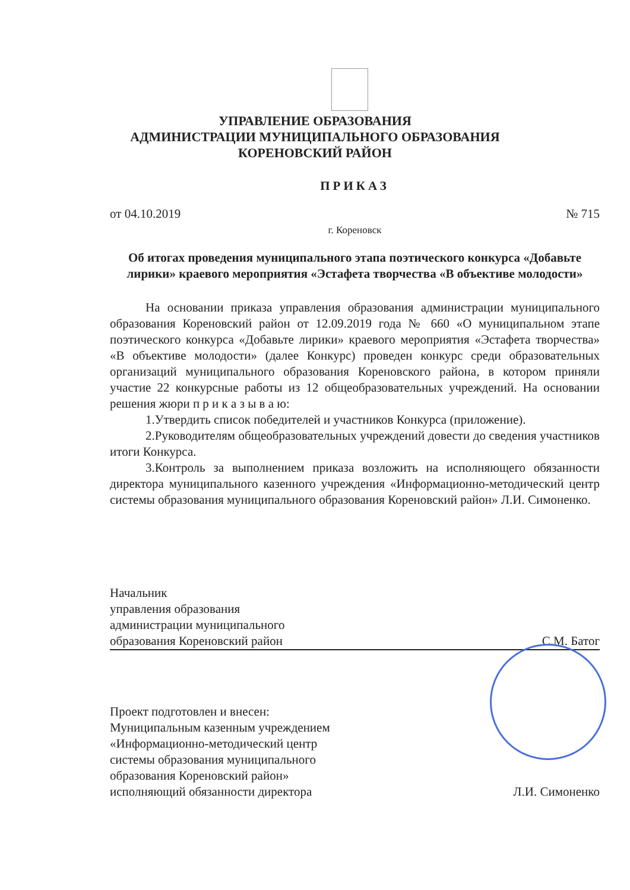УПРАВЛЕНИЕ ОБРАЗОВАНИЯ
АДМИНИСТРАЦИИ МУНИЦИПАЛЬНОГО ОБРАЗОВАНИЯ
КОРЕНОВСКИЙ РАЙОН
ПРИКАЗ
от 04.10.2019 № 715
г. Кореновск
Об итогах проведения муниципального этапа поэтического конкурса «Добавьте лирики» краевого мероприятия «Эстафета творчества «В объективе молодости»
На основании приказа управления образования администрации муниципального образования Кореновский район от 12.09.2019 года № 660 «О муниципальном этапе поэтического конкурса «Добавьте лирики» краевого мероприятия «Эстафета творчества» «В объективе молодости» (далее Конкурс) проведен конкурс среди образовательных организаций муниципального образования Кореновского района, в котором приняли участие 22 конкурсные работы из 12 общеобразовательных учреждений. На основании решения жюри п р и к а з ы в а ю:
1.Утвердить список победителей и участников Конкурса (приложение).
2.Руководителям общеобразовательных учреждений довести до сведения участников итоги Конкурса.
3.Контроль за выполнением приказа возложить на исполняющего обязанности директора муниципального казенного учреждения «Информационно-методический центр системы образования муниципального образования Кореновский район» Л.И. Симоненко.
Начальник
управления образования
администрации муниципального
образования Кореновский район
С.М. Батог
Проект подготовлен и внесен:
Муниципальным казенным учреждением
«Информационно-методический центр
системы образования муниципального
образования Кореновский район»
исполняющий обязанности директора
Л.И. Симоненко